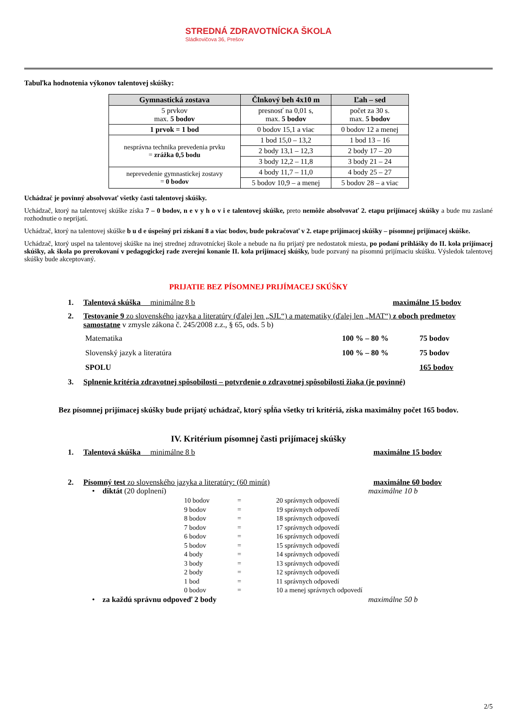STREDNÁ ZDRAVOTNÍCKA ŠKOLA
Sládkovičova 36, Prešov
Tabuľka hodnotenia výkonov talentovej skúšky:
| Gymnastická zostava | Člnkový beh 4x10 m | Ľah – sed |
| --- | --- | --- |
| 5 prvkov max. 5 bodov | presnosť na 0,01 s, max. 5 bodov | počet za 30 s. max. 5 bodov |
| 1 prvok = 1 bod | 0 bodov 15,1 a viac | 0 bodov 12 a menej |
| nesprávna technika prevedenia prvku = zrážka 0,5 bodu | 1 bod 15,0 – 13,2 | 1 bod 13 – 16 |
| | 2 body 13,1 – 12,3 | 2 body 17 – 20 |
| | 3 body 12,2 – 11,8 | 3 body 21 – 24 |
| neprevedenie gymnastickej zostavy = 0 bodov | 4 body 11,7 – 11,0 | 4 body 25 – 27 |
| | 5 bodov 10,9 – a menej | 5 bodov 28 – a viac |
Uchádzač je povinný absolvovať všetky časti talentovej skúšky.
Uchádzač, ktorý na talentovej skúške získa 7 – 0 bodov, n e v y h o v i e talentovej skúške, preto nemôže absolvovať 2. etapu prijímacej skúšky a bude mu zaslané rozhodnutie o neprijatí.
Uchádzač, ktorý na talentovej skúške b u d e úspešný pri získaní 8 a viac bodov, bude pokračovať v 2. etape prijímacej skúšky – písomnej prijímacej skúške.
Uchádzač, ktorý uspel na talentovej skúške na inej strednej zdravotníckej škole a nebude na ňu prijatý pre nedostatok miesta, po podaní prihlášky do II. kola prijímacej skúšky, ak škola po prerokovaní v pedagogickej rade zverejní konanie II. kola prijímacej skúšky, bude pozvaný na písomnú prijímaciu skúšku. Výsledok talentovej skúšky bude akceptovaný.
PRIJATIE BEZ PÍSOMNEJ PRIJÍMACEJ SKÚŠKY
1. Talentová skúška minimálne 8 b maximálne 15 bodov
2. Testovanie 9 zo slovenského jazyka a literatúry (ďalej len „SJL“) a matematiky (ďalej len „MAT“) z oboch predmetov samostatne v zmysle zákona č. 245/2008 z.z., § 65, ods. 5 b)
Matematika 100 % – 80 % 75 bodov
Slovenský jazyk a literatúra 100 % – 80 % 75 bodov
SPOLU 165 bodov
3. Splnenie kritéria zdravotnej spôsobilosti – potvrdenie o zdravotnej spôsobilosti žiaka (je povinné)
Bez písomnej prijímacej skúšky bude prijatý uchádzač, ktorý spĺňa všetky tri kritériá, získa maximálny počet 165 bodov.
IV. Kritérium písomnej časti prijímacej skúšky
1. Talentová skúška minimálne 8 b maximálne 15 bodov
2. Písomný test zo slovenského jazyka a literatúry: (60 minút) maximálne 60 bodov
• diktát (20 doplnení) maximálne 10 b
10 bodov = 20 správnych odpovedí 9 bodov = 19 správnych odpovedí 8 bodov = 18 správnych odpovedí 7 bodov = 17 správnych odpovedí 6 bodov = 16 správnych odpovedí 5 bodov = 15 správnych odpovedí 4 body = 14 správnych odpovedí 3 body = 13 správnych odpovedí 2 body = 12 správnych odpovedí 1 bod = 11 správnych odpovedí 0 bodov = 10 a menej správnych odpovedí
• za každú správnu odpoveď 2 body maximálne 50 b
2/5